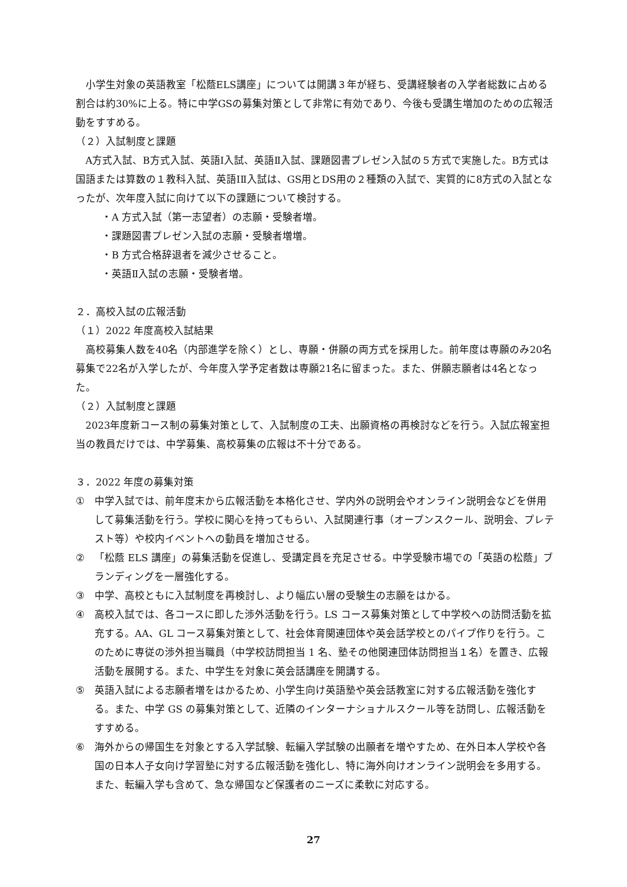小学生対象の英語教室「松蔭ELS講座」については開講３年が経ち、受講経験者の入学者総数に占める割合は約30%に上る。特に中学GSの募集対策として非常に有効であり、今後も受講生増加のための広報活動をすすめる。
（２）入試制度と課題
A方式入試、B方式入試、英語Ⅰ入試、英語Ⅱ入試、課題図書プレゼン入試の５方式で実施した。B方式は国語または算数の１教科入試、英語ⅠⅡ入試は、GS用とDS用の２種類の入試で、実質的に8方式の入試となったが、次年度入試に向けて以下の課題について検討する。
・A 方式入試（第一志望者）の志願・受験者増。
・課題図書プレゼン入試の志願・受験者増増。
・B 方式合格辞退者を減少させること。
・英語Ⅱ入試の志願・受験者増。
２．高校入試の広報活動
（１）2022 年度高校入試結果
高校募集人数を40名（内部進学を除く）とし、専願・併願の両方式を採用した。前年度は専願のみ20名募集で22名が入学したが、今年度入学予定者数は専願21名に留まった。また、併願志願者は4名となった。
（２）入試制度と課題
2023年度新コース制の募集対策として、入試制度の工夫、出願資格の再検討などを行う。入試広報室担当の教員だけでは、中学募集、高校募集の広報は不十分である。
３．2022 年度の募集対策
① 中学入試では、前年度末から広報活動を本格化させ、学内外の説明会やオンライン説明会などを併用して募集活動を行う。学校に関心を持ってもらい、入試関連行事（オープンスクール、説明会、プレテスト等）や校内イベントへの動員を増加させる。
② 「松蔭 ELS 講座」の募集活動を促進し、受講定員を充足させる。中学受験市場での「英語の松蔭」ブランディングを一層強化する。
③ 中学、高校ともに入試制度を再検討し、より幅広い層の受験生の志願をはかる。
④ 高校入試では、各コースに即した渉外活動を行う。LS コース募集対策として中学校への訪問活動を拡充する。AA、GL コース募集対策として、社会体育関連団体や英会話学校とのパイプ作りを行う。このために専従の渉外担当職員（中学校訪問担当 1 名、塾その他関連団体訪問担当１名）を置き、広報活動を展開する。また、中学生を対象に英会話講座を開講する。
⑤ 英語入試による志願者増をはかるため、小学生向け英語塾や英会話教室に対する広報活動を強化する。また、中学 GS の募集対策として、近隣のインターナショナルスクール等を訪問し、広報活動をすすめる。
⑥ 海外からの帰国生を対象とする入学試験、転編入学試験の出願者を増やすため、在外日本人学校や各国の日本人子女向け学習塾に対する広報活動を強化し、特に海外向けオンライン説明会を多用する。また、転編入学も含めて、急な帰国など保護者のニーズに柔軟に対応する。
27